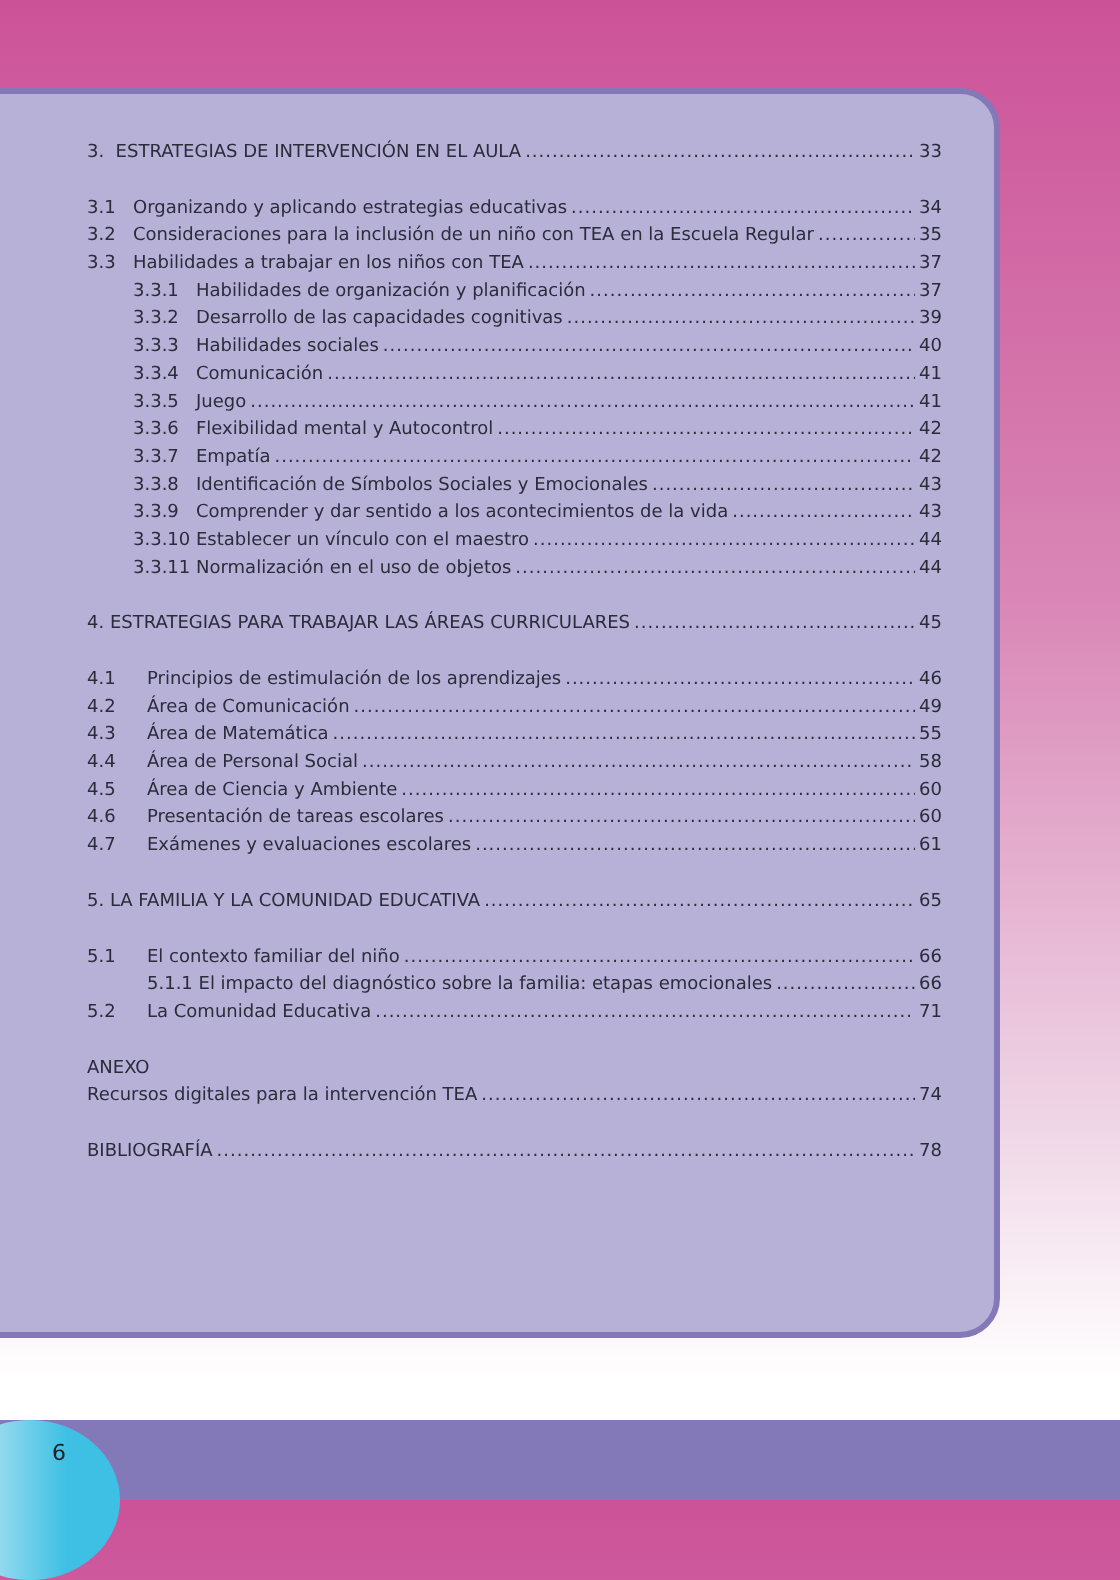3. ESTRATEGIAS DE INTERVENCIÓN EN EL AULA 33
3.1 Organizando y aplicando estrategias educativas 34
3.2 Consideraciones para la inclusión de un niño con TEA en la Escuela Regular 35
3.3 Habilidades a trabajar en los niños con TEA 37
3.3.1 Habilidades de organización y planificación 37
3.3.2 Desarrollo de las capacidades cognitivas 39
3.3.3 Habilidades sociales 40
3.3.4 Comunicación 41
3.3.5 Juego 41
3.3.6 Flexibilidad mental y Autocontrol 42
3.3.7 Empatía 42
3.3.8 Identificación de Símbolos Sociales y Emocionales 43
3.3.9 Comprender y dar sentido a los acontecimientos de la vida 43
3.3.10 Establecer un vínculo con el maestro 44
3.3.11 Normalización en el uso de objetos 44
4. ESTRATEGIAS PARA TRABAJAR LAS ÁREAS CURRICULARES 45
4.1 Principios de estimulación de los aprendizajes 46
4.2 Área de Comunicación 49
4.3 Área de Matemática 55
4.4 Área de Personal Social 58
4.5 Área de Ciencia y Ambiente 60
4.6 Presentación de tareas escolares 60
4.7 Exámenes y evaluaciones escolares 61
5. LA FAMILIA Y LA COMUNIDAD EDUCATIVA 65
5.1 El contexto familiar del niño 66
5.1.1 El impacto del diagnóstico sobre la familia: etapas emocionales 66
5.2 La Comunidad Educativa 71
ANEXO
Recursos digitales para la intervención TEA 74
BIBLIOGRAFÍA 78
6